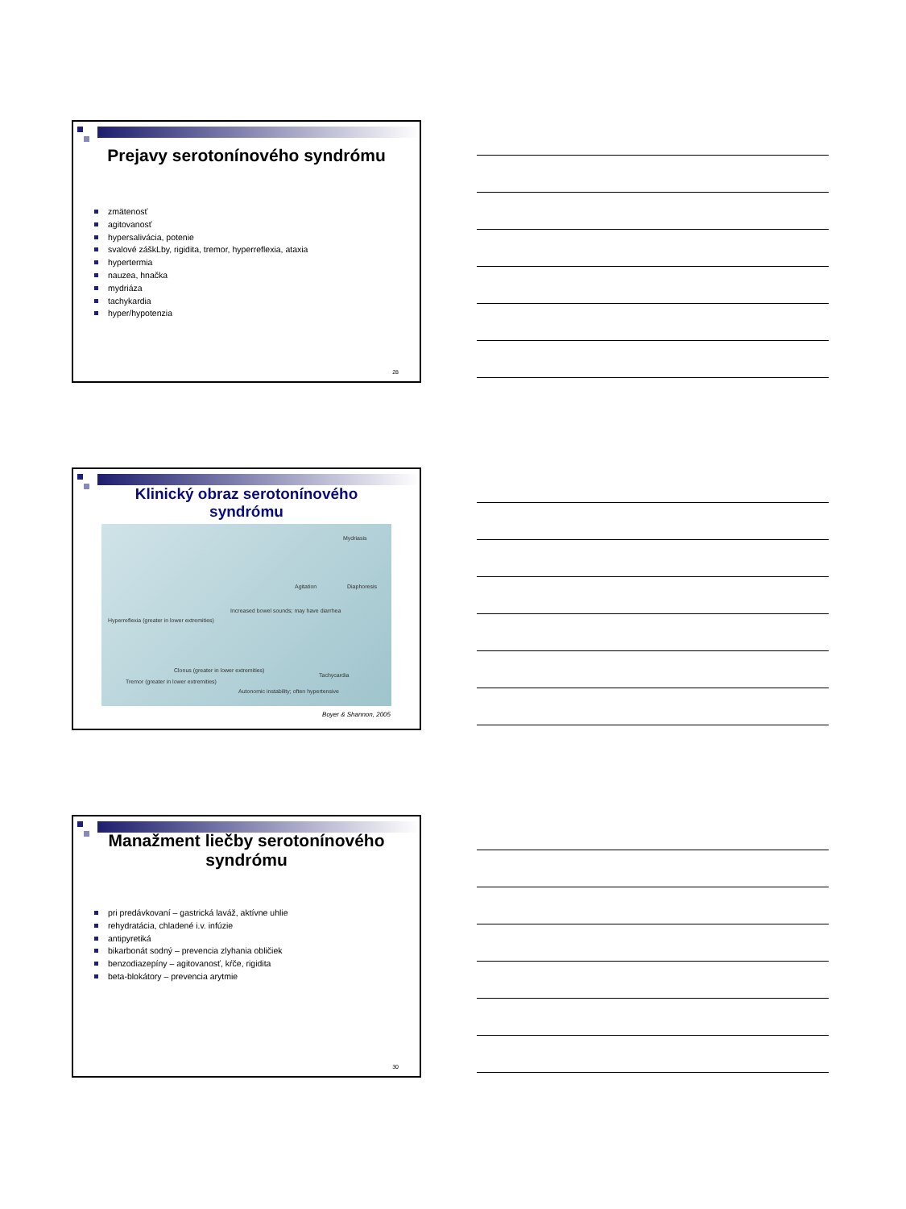Prejavy serotonínového syndrómu
zmätenosť
agitovanosť
hypersalivácia, potenie
svalové záškLby, rigidita, tremor, hyperreflexia, ataxia
hypertermia
nauzea, hnačka
mydriáza
tachykardia
hyper/hypotenzia
28
Klinický obraz serotonínového
syndrómu
Mydriasis
Agitation Diaphoresis
Increased bowel sounds; may have diarrhea
Hyperreflexia (greater in lower extremities)
Tachycardia
Clonus (greater in lower extremities)
Tremor (greater in lower extremities)
Autonomic instability; often hypertensive
Boyer & Shannon, 2005
Manažment liečby serotonínového
syndrómu
pri predávkovaní – gastrická laváž, aktívne uhlie
rehydratácia, chladené i.v. infúzie
antipyretiká
bikarbonát sodný – prevencia zlyhania obličiek
benzodiazepíny – agitovanosť, kŕče, rigidita
beta-blokátory – prevencia arytmie
30